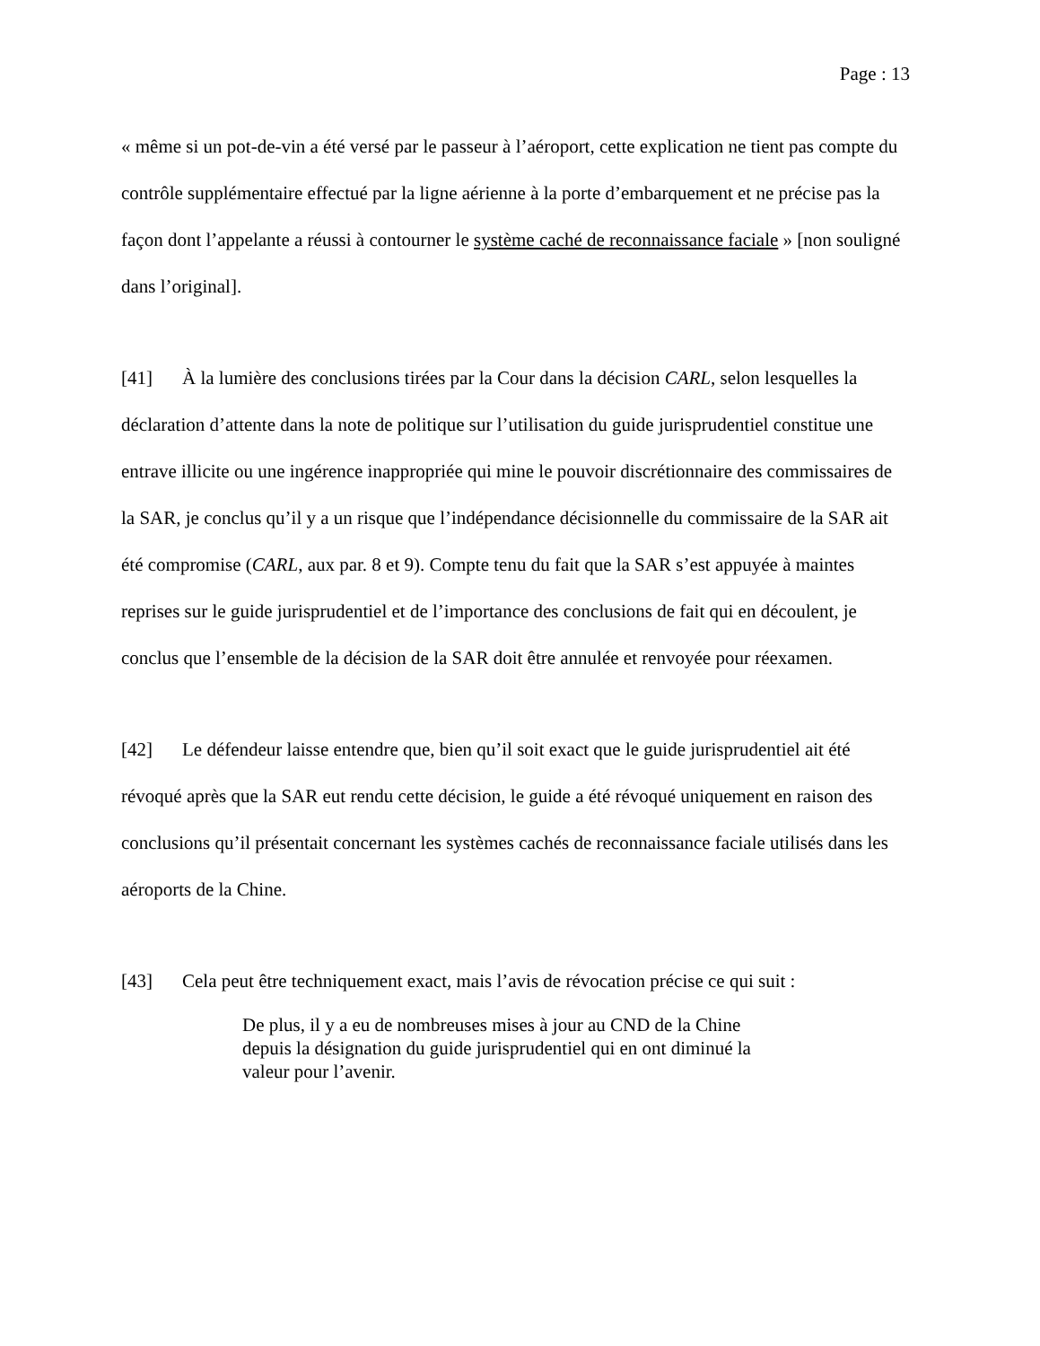Page : 13
« même si un pot-de-vin a été versé par le passeur à l’aéroport, cette explication ne tient pas compte du contrôle supplémentaire effectué par la ligne aérienne à la porte d’embarquement et ne précise pas la façon dont l’appelante a réussi à contourner le système caché de reconnaissance faciale » [non souligné dans l’original].
[41] À la lumière des conclusions tirées par la Cour dans la décision CARL, selon lesquelles la déclaration d’attente dans la note de politique sur l’utilisation du guide jurisprudentiel constitue une entrave illicite ou une ingérence inappropriée qui mine le pouvoir discrétionnaire des commissaires de la SAR, je conclus qu’il y a un risque que l’indépendance décisionnelle du commissaire de la SAR ait été compromise (CARL, aux par. 8 et 9). Compte tenu du fait que la SAR s’est appuyée à maintes reprises sur le guide jurisprudentiel et de l’importance des conclusions de fait qui en découlent, je conclus que l’ensemble de la décision de la SAR doit être annulée et renvoyée pour réexamen.
[42] Le défendeur laisse entendre que, bien qu’il soit exact que le guide jurisprudentiel ait été révoqué après que la SAR eut rendu cette décision, le guide a été révoqué uniquement en raison des conclusions qu’il présentait concernant les systèmes cachés de reconnaissance faciale utilisés dans les aéroports de la Chine.
[43] Cela peut être techniquement exact, mais l’avis de révocation précise ce qui suit :
De plus, il y a eu de nombreuses mises à jour au CND de la Chine depuis la désignation du guide jurisprudentiel qui en ont diminué la valeur pour l’avenir.